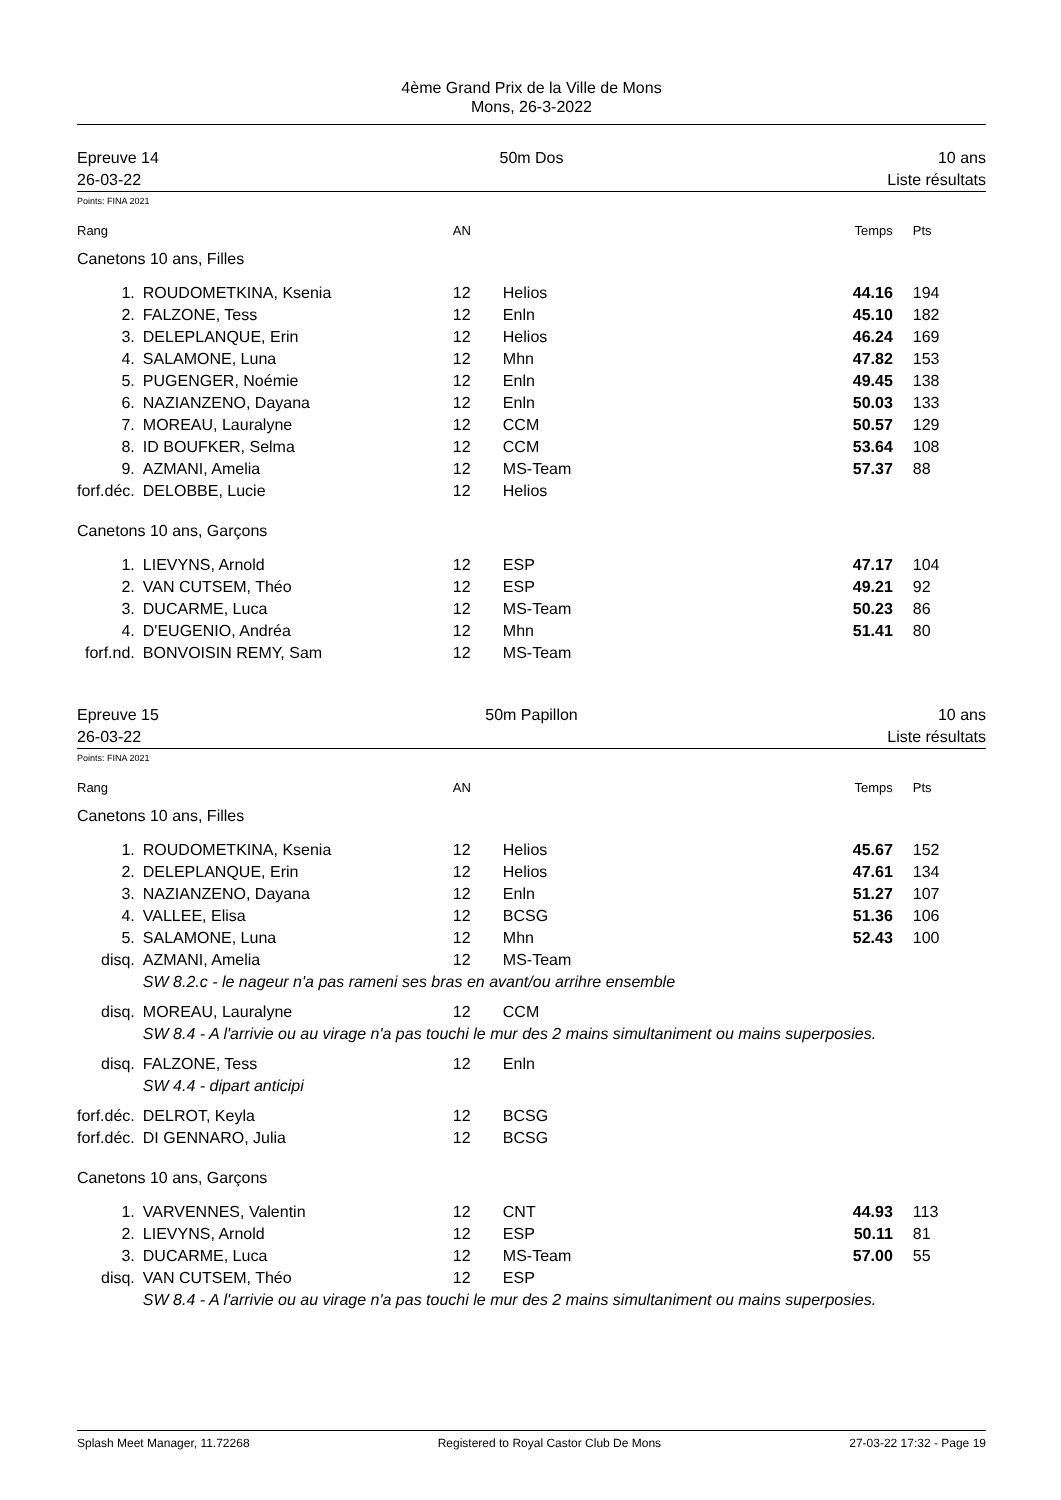4ème Grand Prix de la Ville de Mons
Mons, 26-3-2022
Epreuve 14
26-03-22
50m Dos 10 ans
Liste résultats
Points: FINA 2021
| Rang | | AN | | Temps | Pts |
| --- | --- | --- | --- | --- | --- |
| Canetons 10 ans, Filles | | | | | |
| 1. | ROUDOMETKINA, Ksenia | 12 | Helios | 44.16 | 194 |
| 2. | FALZONE, Tess | 12 | Enln | 45.10 | 182 |
| 3. | DELEPLANQUE, Erin | 12 | Helios | 46.24 | 169 |
| 4. | SALAMONE, Luna | 12 | Mhn | 47.82 | 153 |
| 5. | PUGENGER, Noémie | 12 | Enln | 49.45 | 138 |
| 6. | NAZIANZENO, Dayana | 12 | Enln | 50.03 | 133 |
| 7. | MOREAU, Lauralyne | 12 | CCM | 50.57 | 129 |
| 8. | ID BOUFKER, Selma | 12 | CCM | 53.64 | 108 |
| 9. | AZMANI, Amelia | 12 | MS-Team | 57.37 | 88 |
| forf.déc. | DELOBBE, Lucie | 12 | Helios | | |
| Canetons 10 ans, Garçons | | | | | |
| 1. | LIEVYNS, Arnold | 12 | ESP | 47.17 | 104 |
| 2. | VAN CUTSEM, Théo | 12 | ESP | 49.21 | 92 |
| 3. | DUCARME, Luca | 12 | MS-Team | 50.23 | 86 |
| 4. | D'EUGENIO, Andréa | 12 | Mhn | 51.41 | 80 |
| forf.nd. | BONVOISIN REMY, Sam | 12 | MS-Team | | |
Epreuve 15
26-03-22
50m Papillon 10 ans
Liste résultats
Points: FINA 2021
| Rang | | AN | | Temps | Pts |
| --- | --- | --- | --- | --- | --- |
| Canetons 10 ans, Filles | | | | | |
| 1. | ROUDOMETKINA, Ksenia | 12 | Helios | 45.67 | 152 |
| 2. | DELEPLANQUE, Erin | 12 | Helios | 47.61 | 134 |
| 3. | NAZIANZENO, Dayana | 12 | Enln | 51.27 | 107 |
| 4. | VALLEE, Elisa | 12 | BCSG | 51.36 | 106 |
| 5. | SALAMONE, Luna | 12 | Mhn | 52.43 | 100 |
| disq. | AZMANI, Amelia | 12 | MS-Team | | |
| | SW 8.2.c - le nageur n'a pas rameni ses bras en avant/ou arrihre ensemble | | | | |
| disq. | MOREAU, Lauralyne | 12 | CCM | | |
| | SW 8.4 - A l'arrivie ou au virage n'a pas touchi le mur des 2 mains simultaniment ou mains superposies. | | | | |
| disq. | FALZONE, Tess | 12 | Enln | | |
| | SW 4.4 - dipart anticipi | | | | |
| forf.déc. | DELROT, Keyla | 12 | BCSG | | |
| forf.déc. | DI GENNARO, Julia | 12 | BCSG | | |
| Canetons 10 ans, Garçons | | | | | |
| 1. | VARVENNES, Valentin | 12 | CNT | 44.93 | 113 |
| 2. | LIEVYNS, Arnold | 12 | ESP | 50.11 | 81 |
| 3. | DUCARME, Luca | 12 | MS-Team | 57.00 | 55 |
| disq. | VAN CUTSEM, Théo | 12 | ESP | | |
| | SW 8.4 - A l'arrivie ou au virage n'a pas touchi le mur des 2 mains simultaniment ou mains superposies. | | | | |
Splash Meet Manager, 11.72268 Registered to Royal Castor Club De Mons 27-03-22 17:32 - Page 19